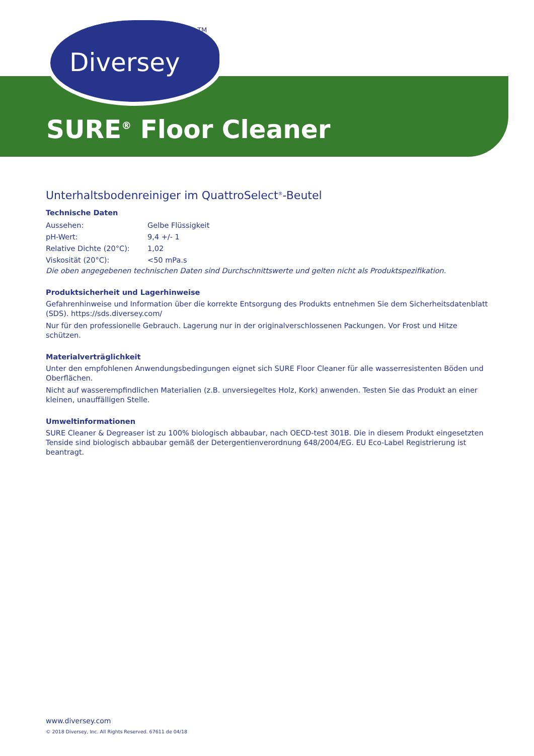Diversey
TM
SURE<sup>®</sup> Floor Cleaner
Unterhaltsbodenreiniger im QuattroSelect<sup>®</sup>-Beutel
Technische Daten
| Aussehen: | Gelbe Flüssigkeit |
| pH-Wert: | 9,4 +/- 1 |
| Relative Dichte (20°C): | 1,02 |
| Viskosität (20°C): | <50 mPa.s |
Die oben angegebenen technischen Daten sind Durchschnittswerte und gelten nicht als Produktspezifikation.
Produktsicherheit und Lagerhinweise
Gefahrenhinweise und Information über die korrekte Entsorgung des Produkts entnehmen Sie dem Sicherheitsdatenblatt (SDS). https://sds.diversey.com/
Nur für den professionelle Gebrauch. Lagerung nur in der originalverschlossenen Packungen. Vor Frost und Hitze schützen.
Materialverträglichkeit
Unter den empfohlenen Anwendungsbedingungen eignet sich SURE Floor Cleaner für alle wasserresistenten Böden und Oberflächen.
Nicht auf wasserempfindlichen Materialien (z.B. unversiegeltes Holz, Kork) anwenden. Testen Sie das Produkt an einer kleinen, unauffälligen Stelle.
Umweltinformationen
SURE Cleaner & Degreaser ist zu 100% biologisch abbaubar, nach OECD-test 301B. Die in diesem Produkt eingesetzten Tenside sind biologisch abbaubar gemäß der Detergentienverordnung 648/2004/EG. EU Eco-Label Registrierung ist beantragt.
www.diversey.com
© 2018 Diversey, Inc. All Rights Reserved. 67611 de 04/18